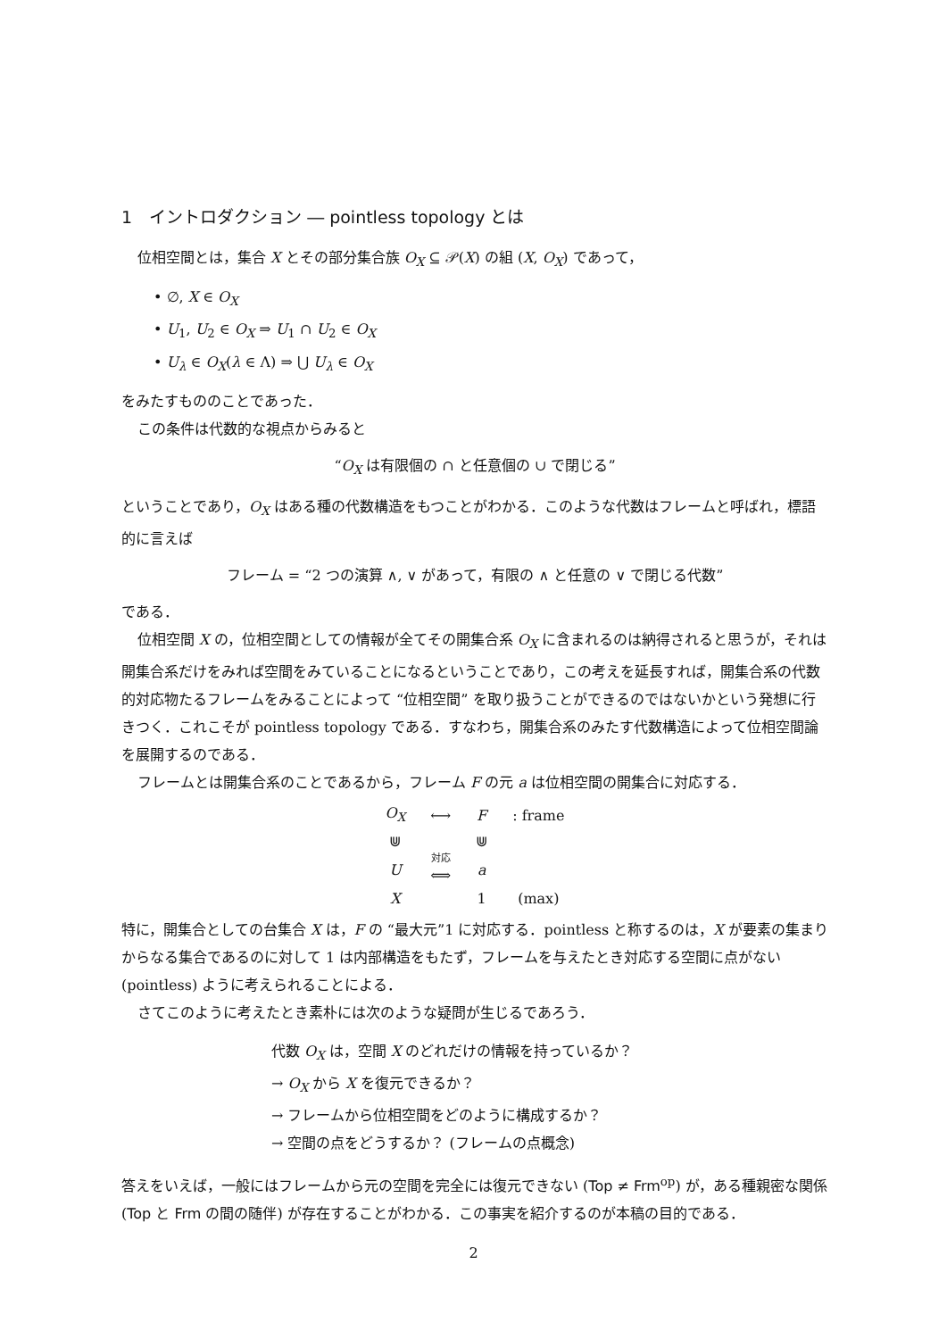1　イントロダクション ― pointless topology とは
位相空間とは，集合 X とその部分集合族 O<sub>X</sub> ⊆ 𝒫(X) の組 (X, O<sub>X</sub>) であって，
• ∅, X ∈ O<sub>X</sub>
• U<sub>1</sub>, U<sub>2</sub> ∈ O<sub>X</sub> ⇒ U<sub>1</sub> ∩ U<sub>2</sub> ∈ O<sub>X</sub>
• U<sub>λ</sub> ∈ O<sub>X</sub>(λ ∈ Λ) ⇒ ⋃ U<sub>λ</sub> ∈ O<sub>X</sub>
をみたすもののことであった．
この条件は代数的な視点からみると
“O<sub>X</sub> は有限個の ∩ と任意個の ∪ で閉じる”
ということであり，O<sub>X</sub> はある種の代数構造をもつことがわかる．このような代数はフレームと呼ばれ，標語的に言えば
フレーム = “2 つの演算 ∧, ∨ があって，有限の ∧ と任意の ∨ で閉じる代数”
である．
位相空間 X の，位相空間としての情報が全てその開集合系 O<sub>X</sub> に含まれるのは納得されると思うが，それは開集合系だけをみれば空間をみていることになるということであり，この考えを延長すれば，開集合系の代数的対応物たるフレームをみることによって “位相空間” を取り扱うことができるのではないかという発想に行きつく．これこそが pointless topology である．すなわち，開集合系のみたす代数構造によって位相空間論を展開するのである．
フレームとは開集合系のことであるから，フレーム F の元 a は位相空間の開集合に対応する．
| O<sub>X</sub> | ⟷ | F | : frame |
| ⋓ | | ⋓ | |
| U | 対応 ⟺ | a | |
| X | | 1 | (max) |
特に，開集合としての台集合 X は，F の “最大元”1 に対応する．pointless と称するのは，X が要素の集まりからなる集合であるのに対して 1 は内部構造をもたず，フレームを与えたとき対応する空間に点がない (pointless) ように考えられることによる．
さてこのように考えたとき素朴には次のような疑問が生じるであろう．
代数 O<sub>X</sub> は，空間 X のどれだけの情報を持っているか？
→ O<sub>X</sub> から X を復元できるか？
→ フレームから位相空間をどのように構成するか？
→ 空間の点をどうするか？ (フレームの点概念)
答えをいえば，一般にはフレームから元の空間を完全には復元できない (Top ≠ Frm<sup>op</sup>) が，ある種親密な関係 (Top と Frm の間の随伴) が存在することがわかる．この事実を紹介するのが本稿の目的である．
2